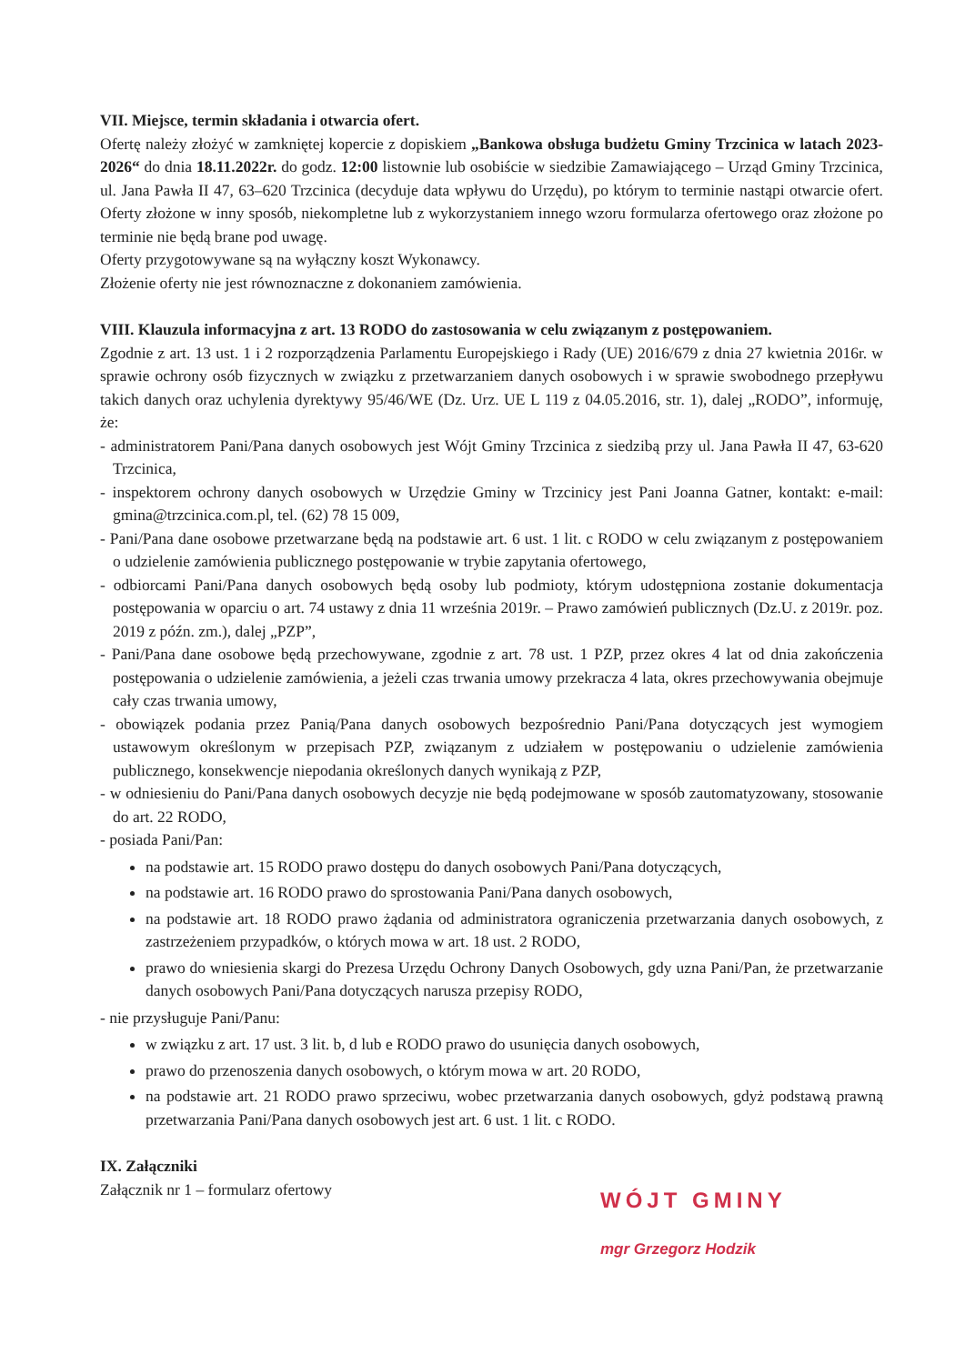VII. Miejsce, termin składania i otwarcia ofert.
Ofertę należy złożyć w zamkniętej kopercie z dopiskiem „Bankowa obsługa budżetu Gminy Trzcinica w latach 2023-2026“ do dnia 18.11.2022r. do godz. 12:00 listownie lub osobiście w siedzibie Zamawiającego – Urząd Gminy Trzcinica, ul. Jana Pawła II 47, 63–620 Trzcinica (decyduje data wpływu do Urzędu), po którym to terminie nastąpi otwarcie ofert. Oferty złożone w inny sposób, niekompletne lub z wykorzystaniem innego wzoru formularza ofertowego oraz złożone po terminie nie będą brane pod uwagę.
Oferty przygotowywane są na wyłączny koszt Wykonawcy.
Złożenie oferty nie jest równoznaczne z dokonaniem zamówienia.
VIII. Klauzula informacyjna z art. 13 RODO do zastosowania w celu związanym z postępowaniem.
Zgodnie z art. 13 ust. 1 i 2 rozporządzenia Parlamentu Europejskiego i Rady (UE) 2016/679 z dnia 27 kwietnia 2016r. w sprawie ochrony osób fizycznych w związku z przetwarzaniem danych osobowych i w sprawie swobodnego przepływu takich danych oraz uchylenia dyrektywy 95/46/WE (Dz. Urz. UE L 119 z 04.05.2016, str. 1), dalej „RODO”, informuję, że:
- administratorem Pani/Pana danych osobowych jest Wójt Gminy Trzcinica z siedzibą przy ul. Jana Pawła II 47, 63-620 Trzcinica,
- inspektorem ochrony danych osobowych w Urzędzie Gminy w Trzcinicy jest Pani Joanna Gatner, kontakt: e-mail: gmina@trzcinica.com.pl, tel. (62) 78 15 009,
- Pani/Pana dane osobowe przetwarzane będą na podstawie art. 6 ust. 1 lit. c RODO w celu związanym z postępowaniem o udzielenie zamówienia publicznego postępowanie w trybie zapytania ofertowego,
- odbiorcami Pani/Pana danych osobowych będą osoby lub podmioty, którym udostępniona zostanie dokumentacja postępowania w oparciu o art. 74 ustawy z dnia 11 września 2019r. – Prawo zamówień publicznych (Dz.U. z 2019r. poz. 2019 z późn. zm.), dalej „PZP”,
- Pani/Pana dane osobowe będą przechowywane, zgodnie z art. 78 ust. 1 PZP, przez okres 4 lat od dnia zakończenia postępowania o udzielenie zamówienia, a jeżeli czas trwania umowy przekracza 4 lata, okres przechowywania obejmuje cały czas trwania umowy,
- obowiązek podania przez Panią/Pana danych osobowych bezpośrednio Pani/Pana dotyczących jest wymogiem ustawowym określonym w przepisach PZP, związanym z udziałem w postępowaniu o udzielenie zamówienia publicznego, konsekwencje niepodania określonych danych wynikają z PZP,
- w odniesieniu do Pani/Pana danych osobowych decyzje nie będą podejmowane w sposób zautomatyzowany, stosowanie do art. 22 RODO,
- posiada Pani/Pan:
na podstawie art. 15 RODO prawo dostępu do danych osobowych Pani/Pana dotyczących,
na podstawie art. 16 RODO prawo do sprostowania Pani/Pana danych osobowych,
na podstawie art. 18 RODO prawo żądania od administratora ograniczenia przetwarzania danych osobowych, z zastrzeżeniem przypadków, o których mowa w art. 18 ust. 2 RODO,
prawo do wniesienia skargi do Prezesa Urzędu Ochrony Danych Osobowych, gdy uzna Pani/Pan, że przetwarzanie danych osobowych Pani/Pana dotyczących narusza przepisy RODO,
- nie przysługuje Pani/Panu:
w związku z art. 17 ust. 3 lit. b, d lub e RODO prawo do usunięcia danych osobowych,
prawo do przenoszenia danych osobowych, o którym mowa w art. 20 RODO,
na podstawie art. 21 RODO prawo sprzeciwu, wobec przetwarzania danych osobowych, gdyż podstawą prawną przetwarzania Pani/Pana danych osobowych jest art. 6 ust. 1 lit. c RODO.
IX. Załączniki
Załącznik nr 1 – formularz ofertowy
WÓJT GMINY
mgr Grzegorz Hodzik